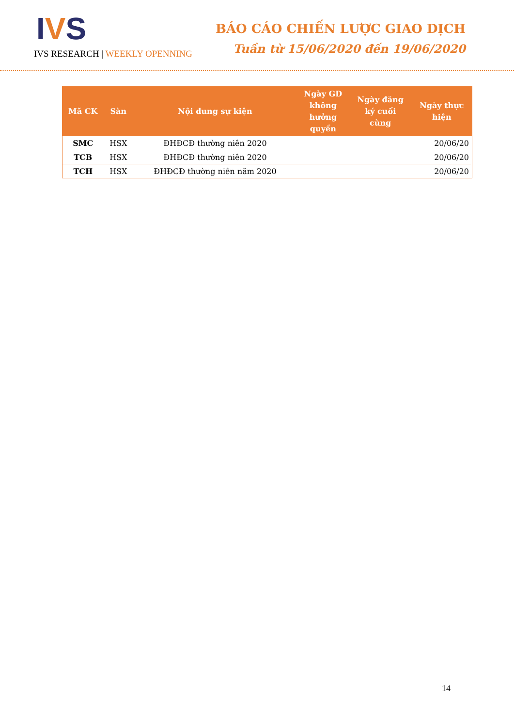IVS
IVS RESEARCH | WEEKLY OPENNING
BÁO CÁO CHIẾN LƯỢC GIAO DỊCH
Tuần từ 15/06/2020 đến 19/06/2020
| Mã CK | Sàn | Nội dung sự kiện | Ngày GD không hưởng quyền | Ngày đăng ký cuối cùng | Ngày thực hiện |
| --- | --- | --- | --- | --- | --- |
| SMC | HSX | ĐHĐCĐ thường niên 2020 | | | 20/06/20 |
| TCB | HSX | ĐHĐCĐ thường niên 2020 | | | 20/06/20 |
| TCH | HSX | ĐHĐCĐ thường niên năm 2020 | | | 20/06/20 |
14